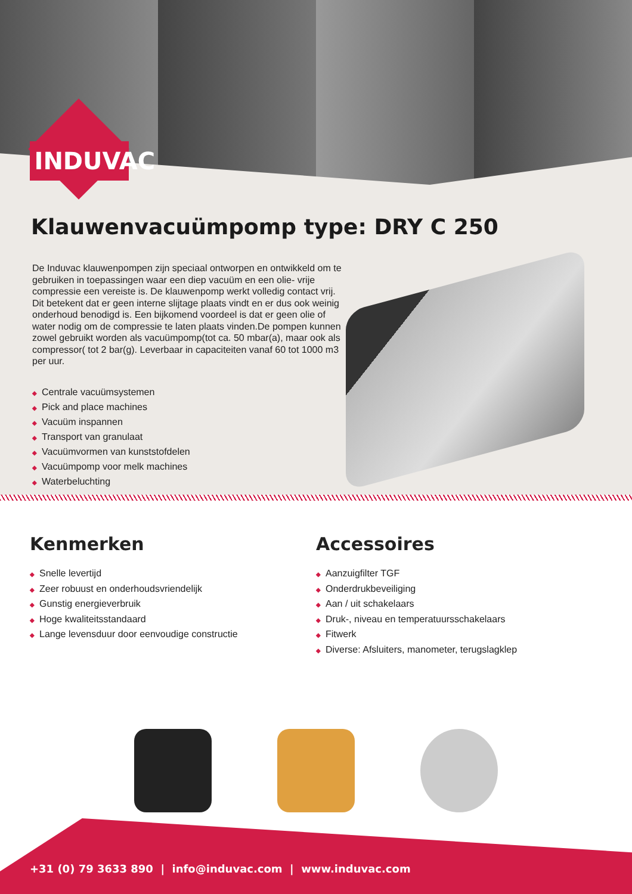INDUVAC
Klauwenvacuümpomp type: DRY C 250
De Induvac klauwenpompen zijn speciaal ontworpen en ontwikkeld om te gebruiken in toepassingen waar een diep vacuüm en een olie- vrije compressie een vereiste is. De klauwenpomp werkt volledig contact vrij. Dit betekent dat er geen interne slijtage plaats vindt en er dus ook weinig onderhoud benodigd is. Een bijkomend voordeel is dat er geen olie of water nodig om de compressie te laten plaats vinden.De pompen kunnen zowel gebruikt worden als vacuümpomp(tot ca. 50 mbar(a), maar ook als compressor( tot 2 bar(g). Leverbaar in capaciteiten vanaf 60 tot 1000 m3 per uur.
◆ Centrale vacuümsystemen
◆ Pick and place machines
◆ Vacuüm inspannen
◆ Transport van granulaat
◆ Vacuümvormen van kunststofdelen
◆ Vacuümpomp voor melk machines
◆ Waterbeluchting
Kenmerken
◆ Snelle levertijd
◆ Zeer robuust en onderhoudsvriendelijk
◆ Gunstig energieverbruik
◆ Hoge kwaliteitsstandaard
◆ Lange levensduur door eenvoudige constructie
Accessoires
◆ Aanzuigfilter TGF
◆ Onderdrukbeveiliging
◆ Aan / uit schakelaars
◆ Druk-, niveau en temperatuursschakelaars
◆ Fitwerk
◆ Diverse: Afsluiters, manometer, terugslagklep
+31 (0) 79 3633 890 | info@induvac.com | www.induvac.com